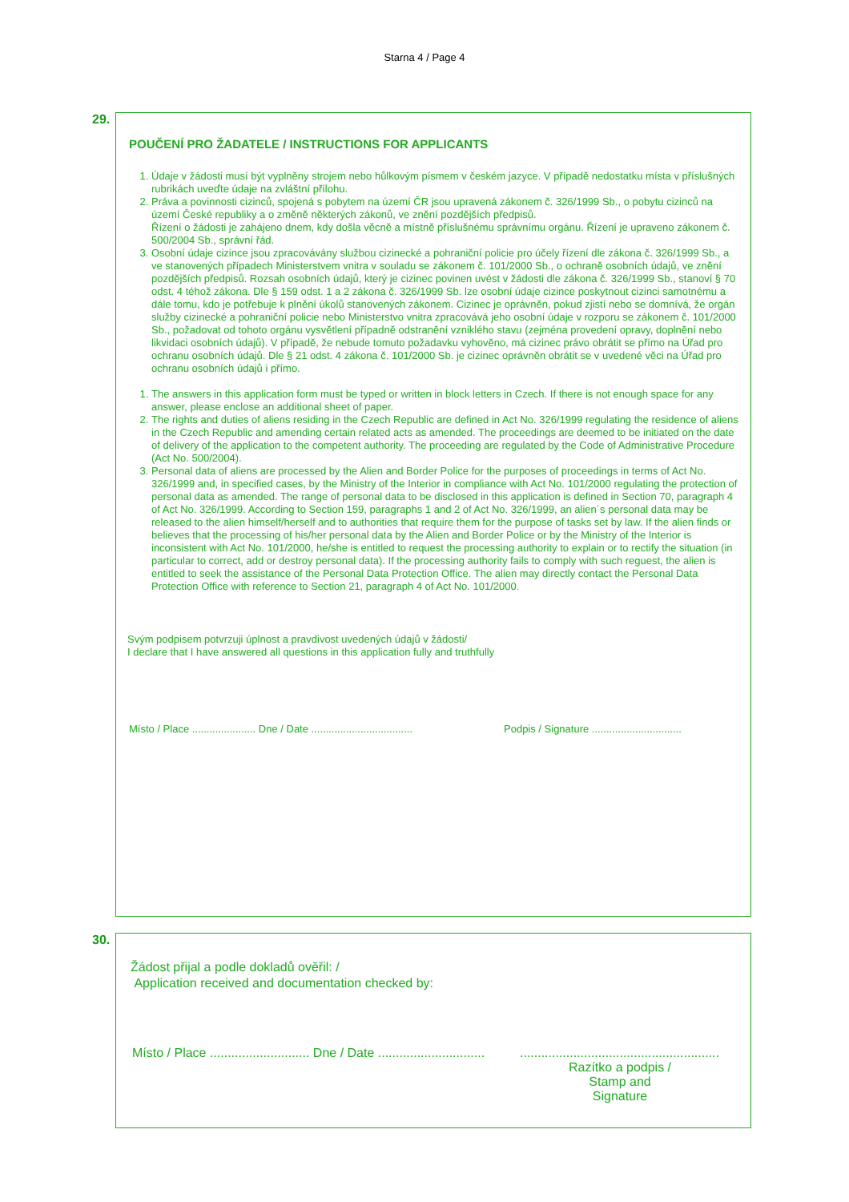Starna 4 / Page 4
29.
POUČENÍ PRO ŽADATELE / INSTRUCTIONS FOR APPLICANTS
1. Údaje v žádosti musí být vyplněny strojem nebo hůlkovým písmem v českém jazyce. V případě nedostatku místa v příslušných rubrikách uveďte údaje na zvláštní přílohu.
2. Práva a povinnosti cizinců, spojená s pobytem na území ČR jsou upravená zákonem č. 326/1999 Sb., o pobytu cizinců na území České republiky a o změně některých zákonů, ve znění pozdějších předpisů.
Řízení o žádosti je zahájeno dnem, kdy došla věcně a místně příslušnému správnímu orgánu. Řízení je upraveno zákonem č. 500/2004 Sb., správní řád.
3. Osobní údaje cizince jsou zpracovávány službou cizinecké a pohraniční policie pro účely řízení dle zákona č. 326/1999 Sb., a ve stanovených případech Ministerstvem vnitra v souladu se zákonem č. 101/2000 Sb., o ochraně osobních údajů, ve znění pozdějších předpisů. Rozsah osobních údajů, který je cizinec povinen uvést v žádosti dle zákona č. 326/1999 Sb., stanoví § 70 odst. 4 téhož zákona. Dle § 159 odst. 1 a 2 zákona č. 326/1999 Sb. lze osobní údaje cizince poskytnout cizinci samotnému a dále tomu, kdo je potřebuje k plnění úkolů stanovených zákonem. Cizinec je oprávněn, pokud zjistí nebo se domnívá, že orgán služby cizinecké a pohraniční policie nebo Ministerstvo vnitra zpracovává jeho osobní údaje v rozporu se zákonem č. 101/2000 Sb., požadovat od tohoto orgánu vysvětlení případně odstranění vzniklého stavu (zejména provedení opravy, doplnění nebo likvidaci osobních údajů). V případě, že nebude tomuto požadavku vyhověno, má cizinec právo obrátit se přímo na Úřad pro ochranu osobních údajů. Dle § 21 odst. 4 zákona č. 101/2000 Sb. je cizinec oprávněn obrátit se v uvedené věci na Úřad pro ochranu osobních údajů i přímo.
1. The answers in this application form must be typed or written in block letters in Czech. If there is not enough space for any answer, please enclose an additional sheet of paper.
2. The rights and duties of aliens residing in the Czech Republic are defined in Act No. 326/1999 regulating the residence of aliens in the Czech Republic and amending certain related acts as amended. The proceedings are deemed to be initiated on the date of delivery of the application to the competent authority. The proceeding are regulated by the Code of Administrative Procedure (Act No. 500/2004).
3. Personal data of aliens are processed by the Alien and Border Police for the purposes of proceedings in terms of Act No. 326/1999 and, in specified cases, by the Ministry of the Interior in compliance with Act No. 101/2000 regulating the protection of personal data as amended. The range of personal data to be disclosed in this application is defined in Section 70, paragraph 4 of Act No. 326/1999. According to Section 159, paragraphs 1 and 2 of Act No. 326/1999, an alien´s personal data may be released to the alien himself/herself and to authorities that require them for the purpose of tasks set by law. If the alien finds or believes that the processing of his/her personal data by the Alien and Border Police or by the Ministry of the Interior is inconsistent with Act No. 101/2000, he/she is entitled to request the processing authority to explain or to rectify the situation (in particular to correct, add or destroy personal data). If the processing authority fails to comply with such reguest, the alien is entitled to seek the assistance of the Personal Data Protection Office. The alien may directly contact the Personal Data Protection Office with reference to Section 21, paragraph 4 of Act No. 101/2000.
Svým podpisem potvrzuji úplnost a pravdivost uvedených údajů v žádosti/
I declare that I have answered all questions in this application fully and truthfully
Místo / Place ...................... Dne / Date ................................... Podpis / Signature ...............................
30.
Žádost přijal a podle dokladů ověřil: /
Application received and documentation checked by:
Místo / Place ............................ Dne / Date ......................................................................................
Razítko a podpis /
Stamp and Signature